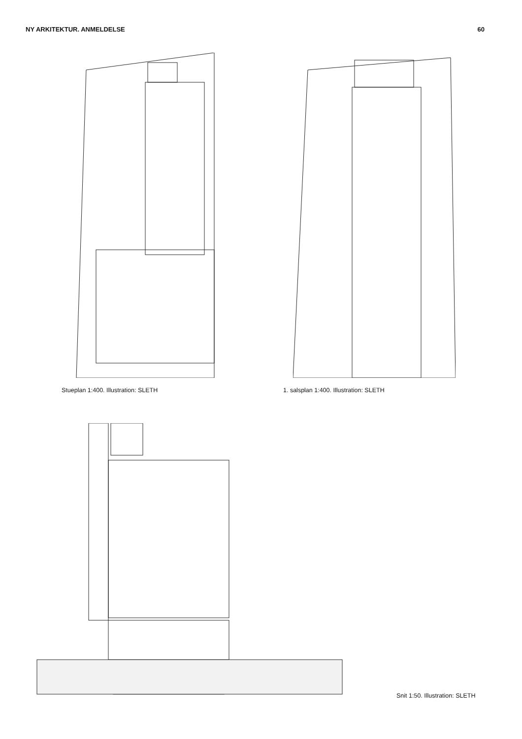NY ARKITEKTUR. ANMELDELSE 60
Stueplan 1:400. Illustration: SLETH 1. salsplan 1:400. Illustration: SLETH
Snit 1:50. Illustration: SLETH